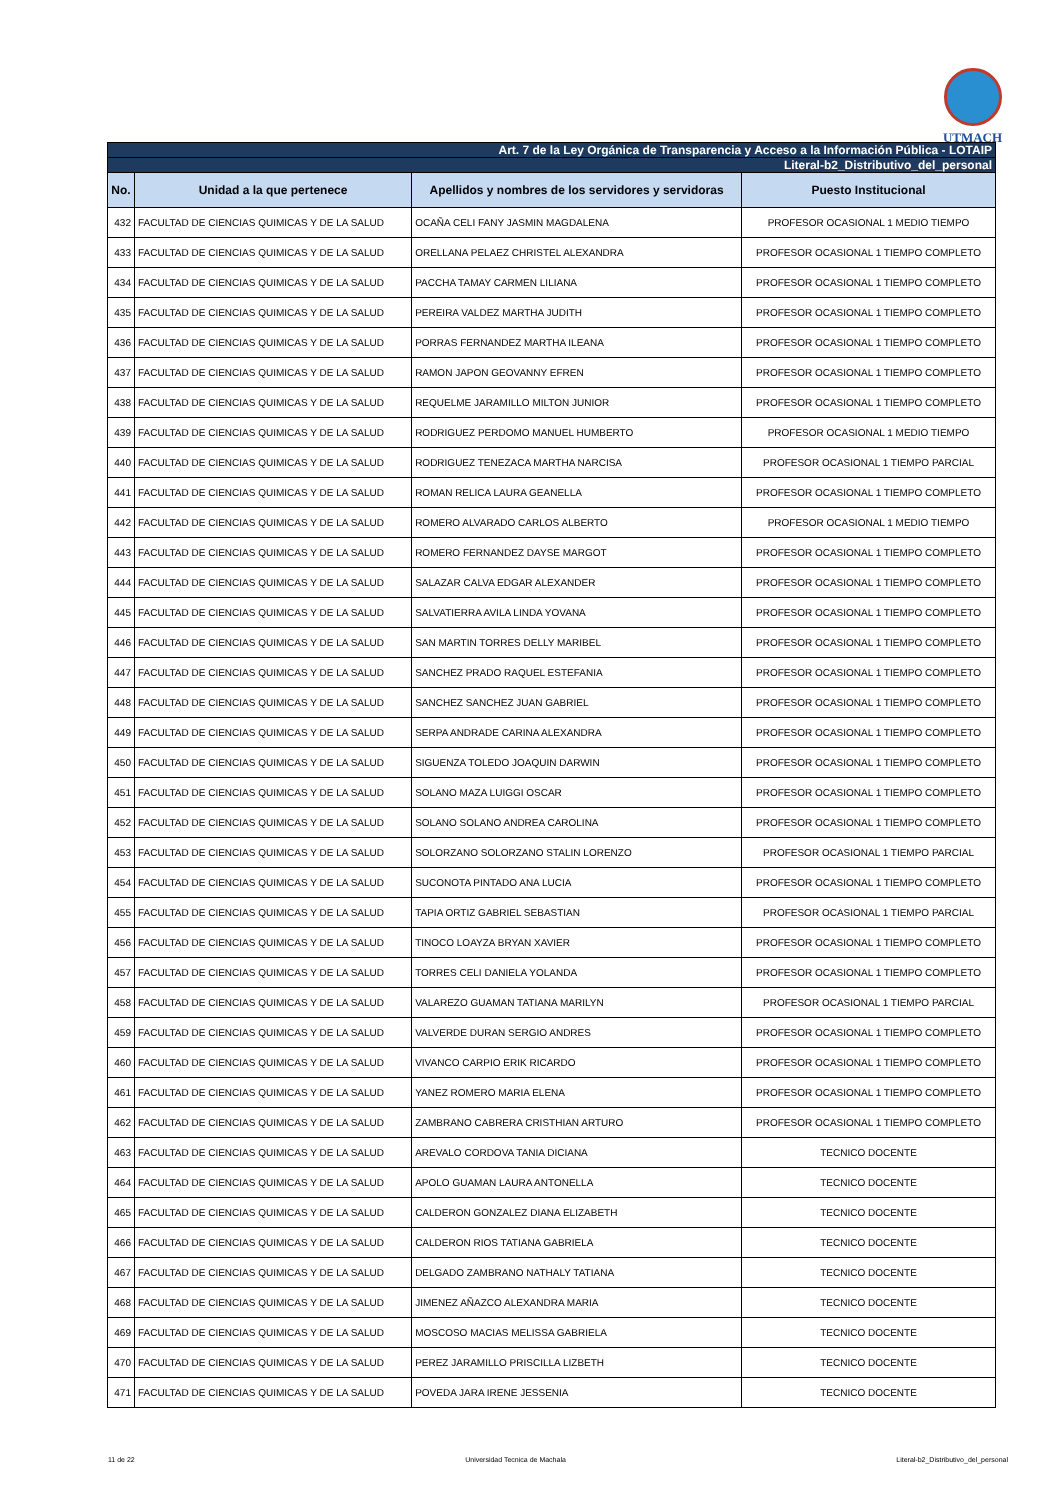UTMACH
| Art. 7 de la Ley Orgánica de Transparencia y Acceso a la Información Pública - LOTAIP | | | |
| Literal-b2_Distributivo_del_personal | | | |
| No. | Unidad a la que pertenece | Apellidos y nombres de los servidores y servidoras | Puesto Institucional |
| 432 | FACULTAD DE CIENCIAS QUIMICAS Y DE LA SALUD | OCAÑA CELI FANY JASMIN MAGDALENA | PROFESOR OCASIONAL 1 MEDIO TIEMPO |
| 433 | FACULTAD DE CIENCIAS QUIMICAS Y DE LA SALUD | ORELLANA PELAEZ CHRISTEL ALEXANDRA | PROFESOR OCASIONAL 1 TIEMPO COMPLETO |
| 434 | FACULTAD DE CIENCIAS QUIMICAS Y DE LA SALUD | PACCHA TAMAY CARMEN LILIANA | PROFESOR OCASIONAL 1 TIEMPO COMPLETO |
| 435 | FACULTAD DE CIENCIAS QUIMICAS Y DE LA SALUD | PEREIRA VALDEZ MARTHA JUDITH | PROFESOR OCASIONAL 1 TIEMPO COMPLETO |
| 436 | FACULTAD DE CIENCIAS QUIMICAS Y DE LA SALUD | PORRAS FERNANDEZ MARTHA ILEANA | PROFESOR OCASIONAL 1 TIEMPO COMPLETO |
| 437 | FACULTAD DE CIENCIAS QUIMICAS Y DE LA SALUD | RAMON JAPON GEOVANNY EFREN | PROFESOR OCASIONAL 1 TIEMPO COMPLETO |
| 438 | FACULTAD DE CIENCIAS QUIMICAS Y DE LA SALUD | REQUELME JARAMILLO MILTON JUNIOR | PROFESOR OCASIONAL 1 TIEMPO COMPLETO |
| 439 | FACULTAD DE CIENCIAS QUIMICAS Y DE LA SALUD | RODRIGUEZ PERDOMO MANUEL HUMBERTO | PROFESOR OCASIONAL 1 MEDIO TIEMPO |
| 440 | FACULTAD DE CIENCIAS QUIMICAS Y DE LA SALUD | RODRIGUEZ TENEZACA MARTHA NARCISA | PROFESOR OCASIONAL 1 TIEMPO PARCIAL |
| 441 | FACULTAD DE CIENCIAS QUIMICAS Y DE LA SALUD | ROMAN RELICA LAURA GEANELLA | PROFESOR OCASIONAL 1 TIEMPO COMPLETO |
| 442 | FACULTAD DE CIENCIAS QUIMICAS Y DE LA SALUD | ROMERO ALVARADO CARLOS ALBERTO | PROFESOR OCASIONAL 1 MEDIO TIEMPO |
| 443 | FACULTAD DE CIENCIAS QUIMICAS Y DE LA SALUD | ROMERO FERNANDEZ DAYSE MARGOT | PROFESOR OCASIONAL 1 TIEMPO COMPLETO |
| 444 | FACULTAD DE CIENCIAS QUIMICAS Y DE LA SALUD | SALAZAR CALVA EDGAR ALEXANDER | PROFESOR OCASIONAL 1 TIEMPO COMPLETO |
| 445 | FACULTAD DE CIENCIAS QUIMICAS Y DE LA SALUD | SALVATIERRA AVILA LINDA YOVANA | PROFESOR OCASIONAL 1 TIEMPO COMPLETO |
| 446 | FACULTAD DE CIENCIAS QUIMICAS Y DE LA SALUD | SAN MARTIN TORRES DELLY MARIBEL | PROFESOR OCASIONAL 1 TIEMPO COMPLETO |
| 447 | FACULTAD DE CIENCIAS QUIMICAS Y DE LA SALUD | SANCHEZ PRADO RAQUEL ESTEFANIA | PROFESOR OCASIONAL 1 TIEMPO COMPLETO |
| 448 | FACULTAD DE CIENCIAS QUIMICAS Y DE LA SALUD | SANCHEZ SANCHEZ JUAN GABRIEL | PROFESOR OCASIONAL 1 TIEMPO COMPLETO |
| 449 | FACULTAD DE CIENCIAS QUIMICAS Y DE LA SALUD | SERPA ANDRADE CARINA ALEXANDRA | PROFESOR OCASIONAL 1 TIEMPO COMPLETO |
| 450 | FACULTAD DE CIENCIAS QUIMICAS Y DE LA SALUD | SIGUENZA TOLEDO JOAQUIN DARWIN | PROFESOR OCASIONAL 1 TIEMPO COMPLETO |
| 451 | FACULTAD DE CIENCIAS QUIMICAS Y DE LA SALUD | SOLANO MAZA LUIGGI OSCAR | PROFESOR OCASIONAL 1 TIEMPO COMPLETO |
| 452 | FACULTAD DE CIENCIAS QUIMICAS Y DE LA SALUD | SOLANO SOLANO ANDREA CAROLINA | PROFESOR OCASIONAL 1 TIEMPO COMPLETO |
| 453 | FACULTAD DE CIENCIAS QUIMICAS Y DE LA SALUD | SOLORZANO SOLORZANO STALIN LORENZO | PROFESOR OCASIONAL 1 TIEMPO PARCIAL |
| 454 | FACULTAD DE CIENCIAS QUIMICAS Y DE LA SALUD | SUCONOTA PINTADO ANA LUCIA | PROFESOR OCASIONAL 1 TIEMPO COMPLETO |
| 455 | FACULTAD DE CIENCIAS QUIMICAS Y DE LA SALUD | TAPIA ORTIZ GABRIEL SEBASTIAN | PROFESOR OCASIONAL 1 TIEMPO PARCIAL |
| 456 | FACULTAD DE CIENCIAS QUIMICAS Y DE LA SALUD | TINOCO LOAYZA BRYAN XAVIER | PROFESOR OCASIONAL 1 TIEMPO COMPLETO |
| 457 | FACULTAD DE CIENCIAS QUIMICAS Y DE LA SALUD | TORRES CELI DANIELA YOLANDA | PROFESOR OCASIONAL 1 TIEMPO COMPLETO |
| 458 | FACULTAD DE CIENCIAS QUIMICAS Y DE LA SALUD | VALAREZO GUAMAN TATIANA MARILYN | PROFESOR OCASIONAL 1 TIEMPO PARCIAL |
| 459 | FACULTAD DE CIENCIAS QUIMICAS Y DE LA SALUD | VALVERDE DURAN SERGIO ANDRES | PROFESOR OCASIONAL 1 TIEMPO COMPLETO |
| 460 | FACULTAD DE CIENCIAS QUIMICAS Y DE LA SALUD | VIVANCO CARPIO ERIK RICARDO | PROFESOR OCASIONAL 1 TIEMPO COMPLETO |
| 461 | FACULTAD DE CIENCIAS QUIMICAS Y DE LA SALUD | YANEZ ROMERO MARIA ELENA | PROFESOR OCASIONAL 1 TIEMPO COMPLETO |
| 462 | FACULTAD DE CIENCIAS QUIMICAS Y DE LA SALUD | ZAMBRANO CABRERA CRISTHIAN ARTURO | PROFESOR OCASIONAL 1 TIEMPO COMPLETO |
| 463 | FACULTAD DE CIENCIAS QUIMICAS Y DE LA SALUD | AREVALO CORDOVA TANIA DICIANA | TECNICO DOCENTE |
| 464 | FACULTAD DE CIENCIAS QUIMICAS Y DE LA SALUD | APOLO GUAMAN LAURA ANTONELLA | TECNICO DOCENTE |
| 465 | FACULTAD DE CIENCIAS QUIMICAS Y DE LA SALUD | CALDERON GONZALEZ DIANA ELIZABETH | TECNICO DOCENTE |
| 466 | FACULTAD DE CIENCIAS QUIMICAS Y DE LA SALUD | CALDERON RIOS TATIANA GABRIELA | TECNICO DOCENTE |
| 467 | FACULTAD DE CIENCIAS QUIMICAS Y DE LA SALUD | DELGADO ZAMBRANO NATHALY TATIANA | TECNICO DOCENTE |
| 468 | FACULTAD DE CIENCIAS QUIMICAS Y DE LA SALUD | JIMENEZ AÑAZCO ALEXANDRA MARIA | TECNICO DOCENTE |
| 469 | FACULTAD DE CIENCIAS QUIMICAS Y DE LA SALUD | MOSCOSO MACIAS MELISSA GABRIELA | TECNICO DOCENTE |
| 470 | FACULTAD DE CIENCIAS QUIMICAS Y DE LA SALUD | PEREZ JARAMILLO PRISCILLA LIZBETH | TECNICO DOCENTE |
| 471 | FACULTAD DE CIENCIAS QUIMICAS Y DE LA SALUD | POVEDA JARA IRENE JESSENIA | TECNICO DOCENTE |
11 de 22 Universidad Tecnica de Machala Literal-b2_Distributivo_del_personal